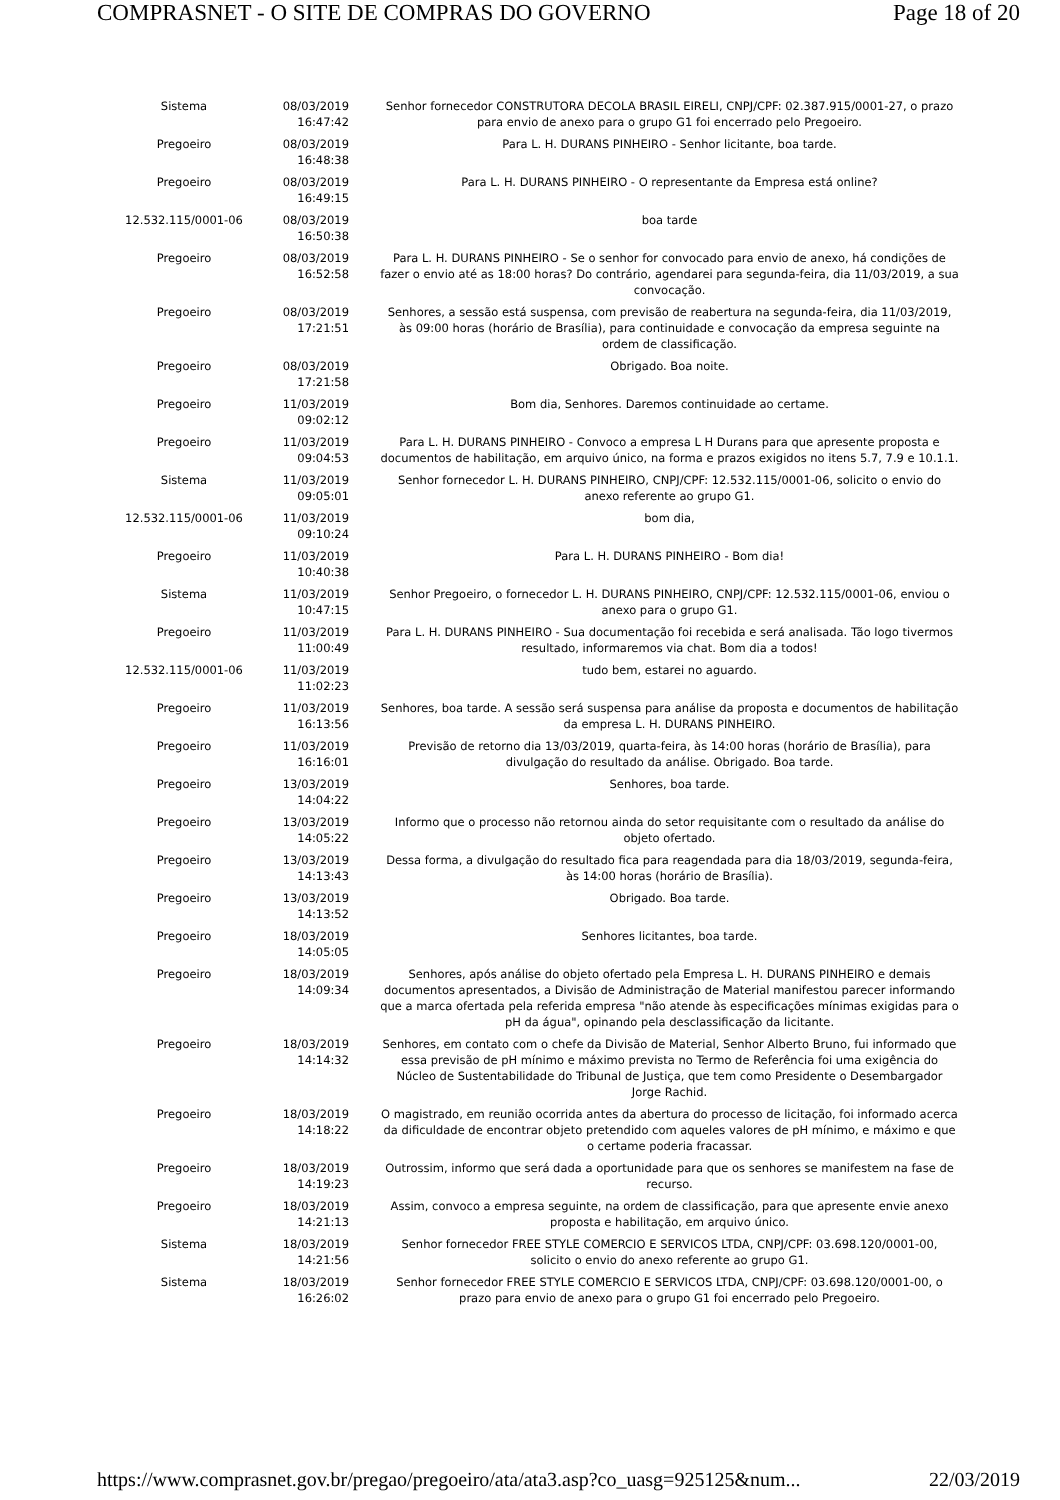COMPRASNET - O SITE DE COMPRAS DO GOVERNO Page 18 of 20
| Sistema | 08/03/2019 16:47:42 | Senhor fornecedor CONSTRUTORA DECOLA BRASIL EIRELI, CNPJ/CPF: 02.387.915/0001-27, o prazo para envio de anexo para o grupo G1 foi encerrado pelo Pregoeiro. |
| Pregoeiro | 08/03/2019 16:48:38 | Para L. H. DURANS PINHEIRO - Senhor licitante, boa tarde. |
| Pregoeiro | 08/03/2019 16:49:15 | Para L. H. DURANS PINHEIRO - O representante da Empresa está online? |
| 12.532.115/0001-06 | 08/03/2019 16:50:38 | boa tarde |
| Pregoeiro | 08/03/2019 16:52:58 | Para L. H. DURANS PINHEIRO - Se o senhor for convocado para envio de anexo, há condições de fazer o envio até as 18:00 horas? Do contrário, agendarei para segunda-feira, dia 11/03/2019, a sua convocação. |
| Pregoeiro | 08/03/2019 17:21:51 | Senhores, a sessão está suspensa, com previsão de reabertura na segunda-feira, dia 11/03/2019, às 09:00 horas (horário de Brasília), para continuidade e convocação da empresa seguinte na ordem de classificação. |
| Pregoeiro | 08/03/2019 17:21:58 | Obrigado. Boa noite. |
| Pregoeiro | 11/03/2019 09:02:12 | Bom dia, Senhores. Daremos continuidade ao certame. |
| Pregoeiro | 11/03/2019 09:04:53 | Para L. H. DURANS PINHEIRO - Convoco a empresa L H Durans para que apresente proposta e documentos de habilitação, em arquivo único, na forma e prazos exigidos no itens 5.7, 7.9 e 10.1.1. |
| Sistema | 11/03/2019 09:05:01 | Senhor fornecedor L. H. DURANS PINHEIRO, CNPJ/CPF: 12.532.115/0001-06, solicito o envio do anexo referente ao grupo G1. |
| 12.532.115/0001-06 | 11/03/2019 09:10:24 | bom dia, |
| Pregoeiro | 11/03/2019 10:40:38 | Para L. H. DURANS PINHEIRO - Bom dia! |
| Sistema | 11/03/2019 10:47:15 | Senhor Pregoeiro, o fornecedor L. H. DURANS PINHEIRO, CNPJ/CPF: 12.532.115/0001-06, enviou o anexo para o grupo G1. |
| Pregoeiro | 11/03/2019 11:00:49 | Para L. H. DURANS PINHEIRO - Sua documentação foi recebida e será analisada. Tão logo tivermos resultado, informaremos via chat. Bom dia a todos! |
| 12.532.115/0001-06 | 11/03/2019 11:02:23 | tudo bem, estarei no aguardo. |
| Pregoeiro | 11/03/2019 16:13:56 | Senhores, boa tarde. A sessão será suspensa para análise da proposta e documentos de habilitação da empresa L. H. DURANS PINHEIRO. |
| Pregoeiro | 11/03/2019 16:16:01 | Previsão de retorno dia 13/03/2019, quarta-feira, às 14:00 horas (horário de Brasília), para divulgação do resultado da análise. Obrigado. Boa tarde. |
| Pregoeiro | 13/03/2019 14:04:22 | Senhores, boa tarde. |
| Pregoeiro | 13/03/2019 14:05:22 | Informo que o processo não retornou ainda do setor requisitante com o resultado da análise do objeto ofertado. |
| Pregoeiro | 13/03/2019 14:13:43 | Dessa forma, a divulgação do resultado fica para reagendada para dia 18/03/2019, segunda-feira, às 14:00 horas (horário de Brasília). |
| Pregoeiro | 13/03/2019 14:13:52 | Obrigado. Boa tarde. |
| Pregoeiro | 18/03/2019 14:05:05 | Senhores licitantes, boa tarde. |
| Pregoeiro | 18/03/2019 14:09:34 | Senhores, após análise do objeto ofertado pela Empresa L. H. DURANS PINHEIRO e demais documentos apresentados, a Divisão de Administração de Material manifestou parecer informando que a marca ofertada pela referida empresa "não atende às especificações mínimas exigidas para o pH da água", opinando pela desclassificação da licitante. |
| Pregoeiro | 18/03/2019 14:14:32 | Senhores, em contato com o chefe da Divisão de Material, Senhor Alberto Bruno, fui informado que essa previsão de pH mínimo e máximo prevista no Termo de Referência foi uma exigência do Núcleo de Sustentabilidade do Tribunal de Justiça, que tem como Presidente o Desembargador Jorge Rachid. |
| Pregoeiro | 18/03/2019 14:18:22 | O magistrado, em reunião ocorrida antes da abertura do processo de licitação, foi informado acerca da dificuldade de encontrar objeto pretendido com aqueles valores de pH mínimo, e máximo e que o certame poderia fracassar. |
| Pregoeiro | 18/03/2019 14:19:23 | Outrossim, informo que será dada a oportunidade para que os senhores se manifestem na fase de recurso. |
| Pregoeiro | 18/03/2019 14:21:13 | Assim, convoco a empresa seguinte, na ordem de classificação, para que apresente envie anexo proposta e habilitação, em arquivo único. |
| Sistema | 18/03/2019 14:21:56 | Senhor fornecedor FREE STYLE COMERCIO E SERVICOS LTDA, CNPJ/CPF: 03.698.120/0001-00, solicito o envio do anexo referente ao grupo G1. |
| Sistema | 18/03/2019 16:26:02 | Senhor fornecedor FREE STYLE COMERCIO E SERVICOS LTDA, CNPJ/CPF: 03.698.120/0001-00, o prazo para envio de anexo para o grupo G1 foi encerrado pelo Pregoeiro. |
https://www.comprasnet.gov.br/pregao/pregoeiro/ata/ata3.asp?co_uasg=925125&num... 22/03/2019